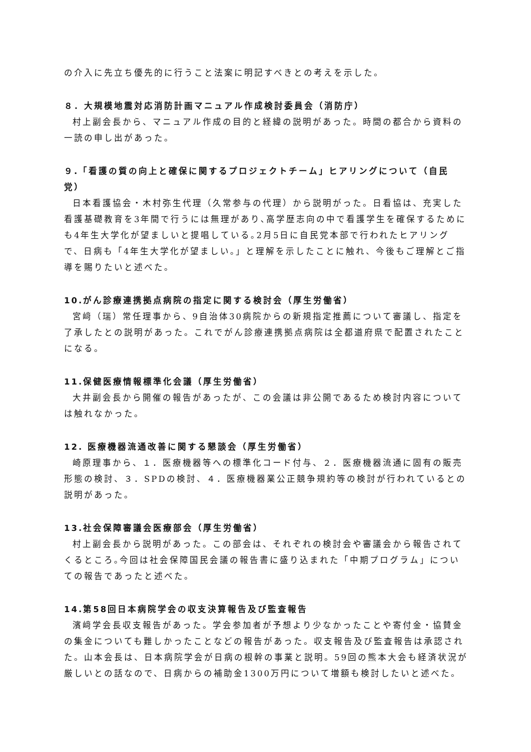の介入に先立ち優先的に行うこと法案に明記すべきとの考えを示した。
８．大規模地震対応消防計画マニュアル作成検討委員会（消防庁）
村上副会長から、マニュアル作成の目的と経緯の説明があった。時間の都合から資料の一読の申し出があった。
９.「看護の質の向上と確保に関するプロジェクトチーム」ヒアリングについて（自民党）
日本看護協会・木村弥生代理（久常参与の代理）から説明がった。日看協は、充実した看護基礎教育を3年間で行うには無理があり､高学歴志向の中で看護学生を確保するためにも4年生大学化が望ましいと提唱している｡2月5日に自民党本部で行われたヒアリングで、日病も「4年生大学化が望ましい｡」と理解を示したことに触れ、今後もご理解とご指導を賜りたいと述べた。
10.がん診療連携拠点病院の指定に関する検討会（厚生労働省）
宮﨑（瑞）常任理事から、9自治体30病院からの新規指定推薦について審議し、指定を了承したとの説明があった。これでがん診療連携拠点病院は全都道府県で配置されたことになる。
11.保健医療情報標準化会議（厚生労働省）
大井副会長から開催の報告があったが、この会議は非公開であるため検討内容については触れなかった。
12. 医療機器流通改善に関する懇談会（厚生労働省）
崎原理事から、１．医療機器等への標準化コード付与、２．医療機器流通に固有の販売形態の検討、３．SPDの検討、４．医療機器業公正競争規約等の検討が行われているとの説明があった。
13.社会保障審議会医療部会（厚生労働省）
村上副会長から説明があった。この部会は、それぞれの検討会や審議会から報告されてくるところ｡今回は社会保障国民会議の報告書に盛り込まれた「中期プログラム」についての報告であったと述べた。
14.第58回日本病院学会の収支決算報告及び監査報告
濱﨑学会長収支報告があった。学会参加者が予想より少なかったことや寄付金・協賛金の集金についても難しかったことなどの報告があった。収支報告及び監査報告は承認された。山本会長は、日本病院学会が日病の根幹の事業と説明。59回の熊本大会も経済状況が厳しいとの話なので、日病からの補助金1300万円について増額も検討したいと述べた。